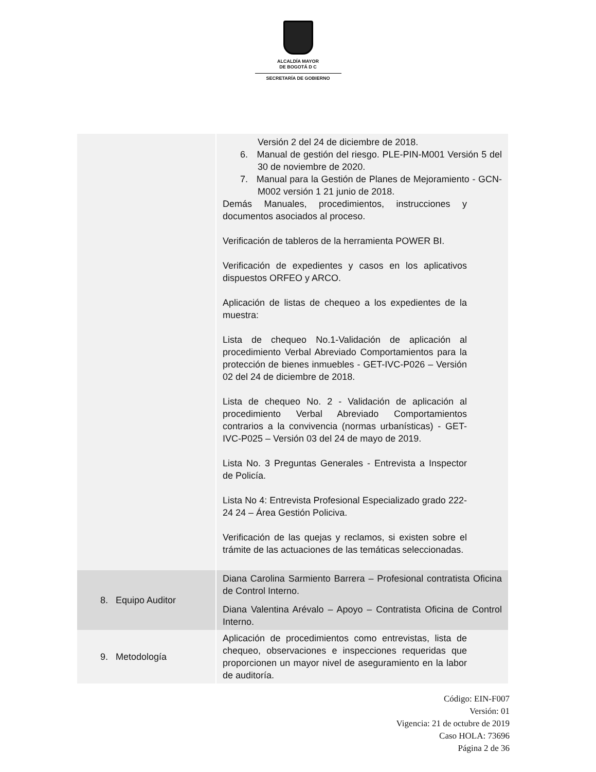ALCALDÍA MAYOR
DE BOGOTÁ D C
SECRETARÍA DE GOBIERNO
| | Versión 2 del 24 de diciembre de 2018. 6. Manual de gestión del riesgo. PLE-PIN-M001 Versión 5 del 30 de noviembre de 2020. 7. Manual para la Gestión de Planes de Mejoramiento - GCN-M002 versión 1 21 junio de 2018. Demás Manuales, procedimientos, instrucciones y documentos asociados al proceso. Verificación de tableros de la herramienta POWER BI. Verificación de expedientes y casos en los aplicativos dispuestos ORFEO y ARCO. Aplicación de listas de chequeo a los expedientes de la muestra: Lista de chequeo No.1-Validación de aplicación al procedimiento Verbal Abreviado Comportamientos para la protección de bienes inmuebles - GET-IVC-P026 – Versión 02 del 24 de diciembre de 2018. Lista de chequeo No. 2 - Validación de aplicación al procedimiento Verbal Abreviado Comportamientos contrarios a la convivencia (normas urbanísticas) - GET-IVC-P025 – Versión 03 del 24 de mayo de 2019. Lista No. 3 Preguntas Generales - Entrevista a Inspector de Policía. Lista No 4: Entrevista Profesional Especializado grado 222-24 24 – Área Gestión Policiva. Verificación de las quejas y reclamos, si existen sobre el trámite de las actuaciones de las temáticas seleccionadas. |
| 8. Equipo Auditor | Diana Carolina Sarmiento Barrera – Profesional contratista Oficina de Control Interno. Diana Valentina Arévalo – Apoyo – Contratista Oficina de Control Interno. |
| 9. Metodología | Aplicación de procedimientos como entrevistas, lista de chequeo, observaciones e inspecciones requeridas que proporcionen un mayor nivel de aseguramiento en la labor de auditoría. |
Código: EIN-F007
Versión: 01
Vigencia: 21 de octubre de 2019
Caso HOLA: 73696
Página 2 de 36